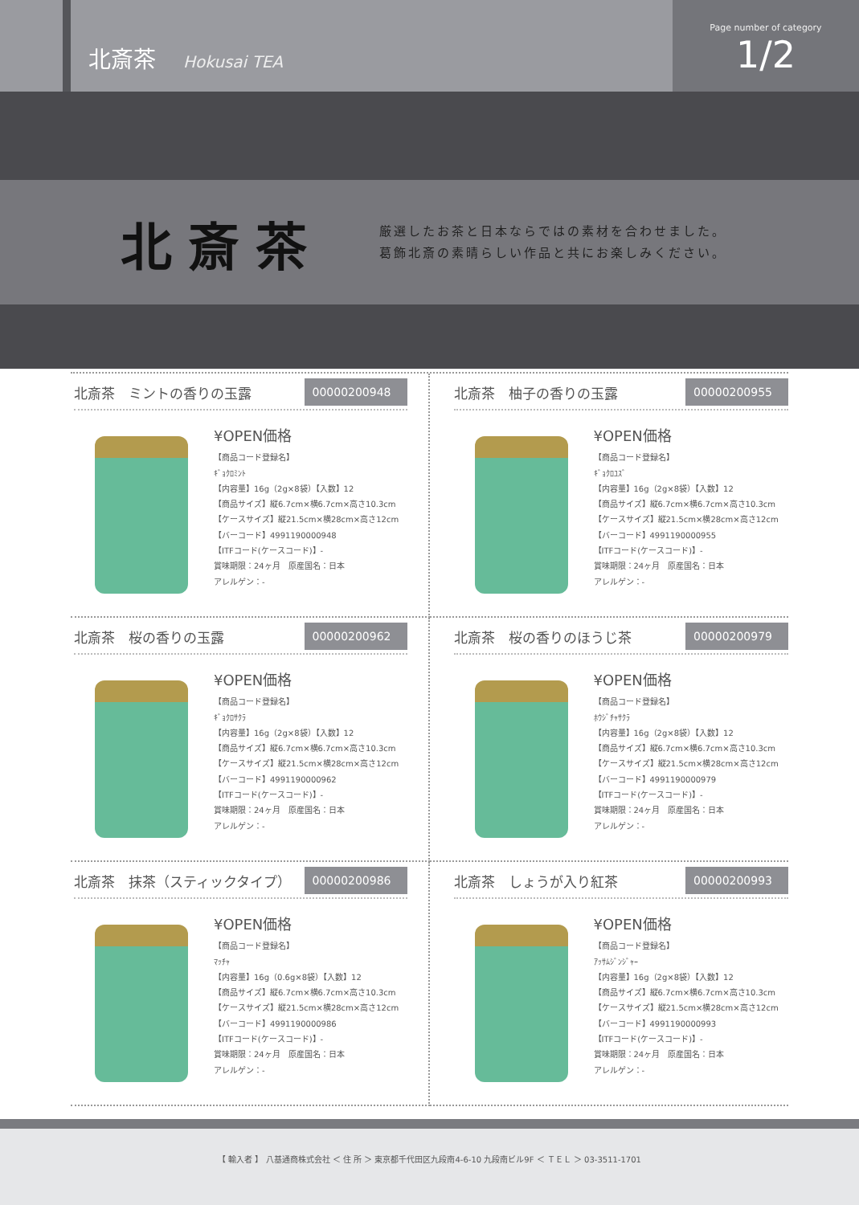北斎茶 Hokusai TEA
Page number of category
1/2
北斎茶
厳選したお茶と日本ならではの素材を合わせました。
葛飾北斎の素晴らしい作品と共にお楽しみください。
北斎茶　ミントの香りの玉露 00000200948
¥OPEN価格
【商品コード登録名】
ｷﾞｮｸﾛﾐﾝﾄ
【内容量】16g（2g×8袋）【入数】12
【商品サイズ】縦6.7cm×横6.7cm×高さ10.3cm
【ケースサイズ】縦21.5cm×横28cm×高さ12cm
【バーコード】4991190000948
【ITFコード(ケースコード)】-
賞味期限：24ヶ月　原産国名：日本
アレルゲン：-
北斎茶　柚子の香りの玉露 00000200955
¥OPEN価格
【商品コード登録名】
ｷﾞｮｸﾛﾕｽﾞ
【内容量】16g（2g×8袋）【入数】12
【商品サイズ】縦6.7cm×横6.7cm×高さ10.3cm
【ケースサイズ】縦21.5cm×横28cm×高さ12cm
【バーコード】4991190000955
【ITFコード(ケースコード)】-
賞味期限：24ヶ月　原産国名：日本
アレルゲン：-
北斎茶　桜の香りの玉露 00000200962
¥OPEN価格
【商品コード登録名】
ｷﾞｮｸﾛｻｸﾗ
【内容量】16g（2g×8袋）【入数】12
【商品サイズ】縦6.7cm×横6.7cm×高さ10.3cm
【ケースサイズ】縦21.5cm×横28cm×高さ12cm
【バーコード】4991190000962
【ITFコード(ケースコード)】-
賞味期限：24ヶ月　原産国名：日本
アレルゲン：-
北斎茶　桜の香りのほうじ茶 00000200979
¥OPEN価格
【商品コード登録名】
ﾎｳｼﾞﾁｬｻｸﾗ
【内容量】16g（2g×8袋）【入数】12
【商品サイズ】縦6.7cm×横6.7cm×高さ10.3cm
【ケースサイズ】縦21.5cm×横28cm×高さ12cm
【バーコード】4991190000979
【ITFコード(ケースコード)】-
賞味期限：24ヶ月　原産国名：日本
アレルゲン：-
北斎茶　抹茶（スティックタイプ） 00000200986
¥OPEN価格
【商品コード登録名】
ﾏｯﾁｬ
【内容量】16g（0.6g×8袋）【入数】12
【商品サイズ】縦6.7cm×横6.7cm×高さ10.3cm
【ケースサイズ】縦21.5cm×横28cm×高さ12cm
【バーコード】4991190000986
【ITFコード(ケースコード)】-
賞味期限：24ヶ月　原産国名：日本
アレルゲン：-
北斎茶　しょうが入り紅茶 00000200993
¥OPEN価格
【商品コード登録名】
ｱｯｻﾑｼﾞﾝｼﾞｬｰ
【内容量】16g（2g×8袋）【入数】12
【商品サイズ】縦6.7cm×横6.7cm×高さ10.3cm
【ケースサイズ】縦21.5cm×横28cm×高さ12cm
【バーコード】4991190000993
【ITFコード(ケースコード)】-
賞味期限：24ヶ月　原産国名：日本
アレルゲン：-
【 輸入者 】 八基通商株式会社 ＜ 住 所 ＞ 東京都千代田区九段南4-6-10 九段南ビル9F ＜ ＴＥＬ ＞ 03-3511-1701